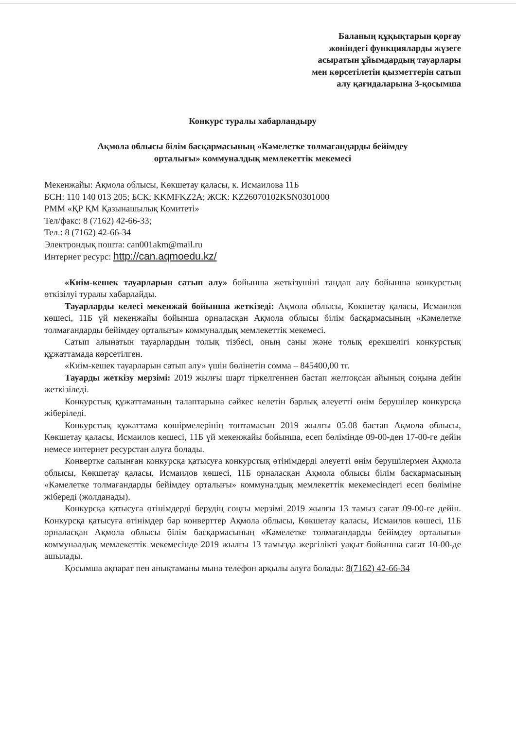Баланың құқықтарын қорғау
жөніндегі функцияларды жүзеге
асыратын ұйымдардың тауарлары
мен көрсетілетін қызметтерін сатып
алу қағидаларына 3-қосымша
Конкурс туралы хабарландыру
Ақмола облысы білім басқармасының «Кәмелетке толмағандарды бейімдеу
орталығы» коммуналдық мемлекеттік мекемесі
Мекенжайы: Ақмола облысы, Көкшетау қаласы, к. Исмаилова 11Б
БСН: 110 140 013 205; БСК: KKMFKZ2A; ЖСК: KZ26070102KSN0301000
РММ «ҚР ҚМ Қазынашылық Комитеті»
Тел/факс: 8 (7162) 42-66-33;
Тел.: 8 (7162) 42-66-34
Электрондық пошта: can001akm@mail.ru
Интернет ресурс: http://can.aqmoedu.kz/
«Киім-кешек тауарларын сатып алу» бойынша жеткізушіні таңдап алу бойынша конкурстың өткізілуі туралы хабарлайды.
Тауарларды келесі мекенжай бойынша жеткізеді: Ақмола облысы, Көкшетау қаласы, Исмаилов көшесі, 11Б үй мекенжайы бойынша орналасқан Ақмола облысы білім басқармасының «Кәмелетке толмағандарды бейімдеу орталығы» коммуналдық мемлекеттік мекемесі.
Сатып алынатын тауарлардың толық тізбесі, оның саны және толық ерекшелігі конкурстық құжаттамада көрсетілген.
«Киім-кешек тауарларын сатып алу» үшін бөлінетін сомма – 845400,00 тг.
Тауарды жеткізу мерзімі: 2019 жылғы шарт тіркелгеннен бастап желтоқсан айының соңына дейін жеткізіледі.
Конкурстық құжаттаманың талаптарына сәйкес келетін барлық әлеуетті өнім берушілер конкурсқа жіберіледі.
Конкурстық құжаттама көшірмелерінің топтамасын 2019 жылғы 05.08 бастап Ақмола облысы, Көкшетау қаласы, Исмаилов көшесі, 11Б үй мекенжайы бойынша, есеп бөлімінде 09-00-ден 17-00-ге дейін немесе интернет ресурстан алуға болады.
Конвертке салынған конкурсқа қатысуға конкурстық өтінімдерді әлеуетті өнім берушілермен Ақмола облысы, Көкшетау қаласы, Исмаилов көшесі, 11Б орналасқан Ақмола облысы білім басқармасының «Кәмелетке толмағандарды бейімдеу орталығы» коммуналдық мемлекеттік мекемесіндегі есеп бөліміне жібереді (жолданады).
Конкурсқа қатысуға өтінімдерді берудің соңғы мерзімі 2019 жылғы 13 тамыз сағат 09-00-ге дейін. Конкурсқа қатысуға өтінімдер бар конверттер Ақмола облысы, Көкшетау қаласы, Исмаилов көшесі, 11Б орналасқан Ақмола облысы білім басқармасының «Кәмелетке толмағандарды бейімдеу орталығы» коммуналдық мемлекеттік мекемесінде 2019 жылғы 13 тамызда жергілікті уақыт бойынша сағат 10-00-де ашылады.
Қосымша ақпарат пен анықтаманы мына телефон арқылы алуға болады: 8(7162) 42-66-34